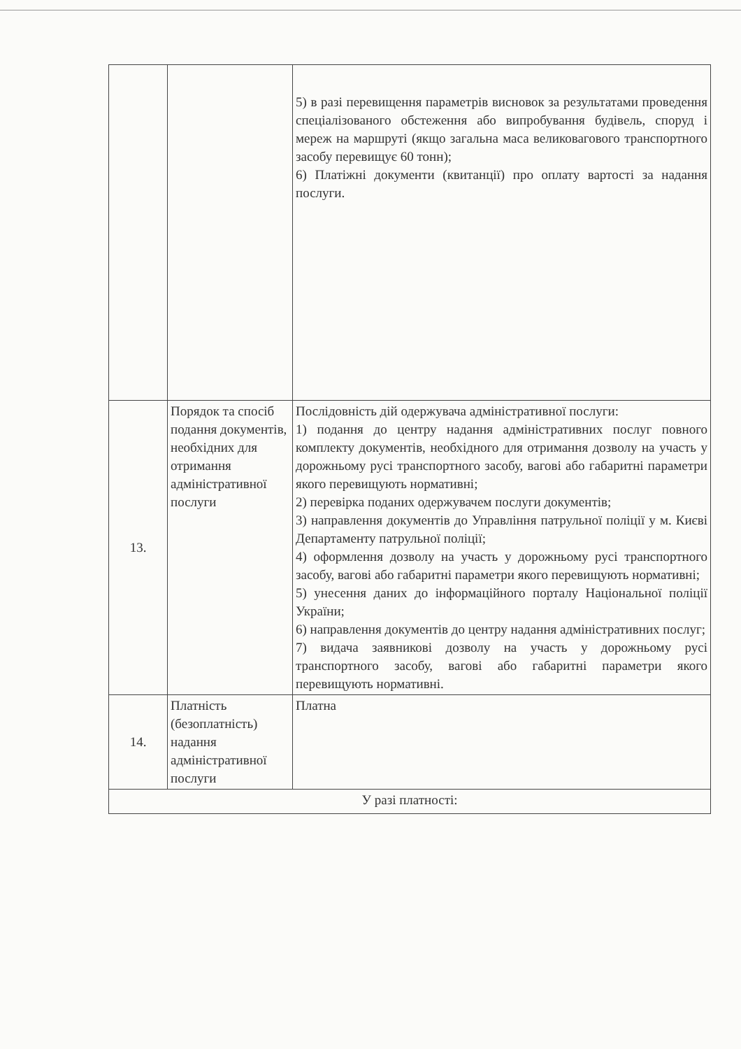| | | 5) в разі перевищення параметрів висновок за результатами проведення спеціалізованого обстеження або випробування будівель, споруд і мереж на маршруті (якщо загальна маса великовагового транспортного засобу перевищує 60 тонн); 6) Платіжні документи (квитанції) про оплату вартості за надання послуги. |
| 13. | Порядок та спосіб подання документів, необхідних для отримання адміністративної послуги | Послідовність дій одержувача адміністративної послуги: 1) подання до центру надання адміністративних послуг повного комплекту документів, необхідного для отримання дозволу на участь у дорожньому русі транспортного засобу, вагові або габаритні параметри якого перевищують нормативні; 2) перевірка поданих одержувачем послуги документів; 3) направлення документів до Управління патрульної поліції у м. Києві Департаменту патрульної поліції; 4) оформлення дозволу на участь у дорожньому русі транспортного засобу, вагові або габаритні параметри якого перевищують нормативні; 5) унесення даних до інформаційного порталу Національної поліції України; 6) направлення документів до центру надання адміністративних послуг; 7) видача заявникові дозволу на участь у дорожньому русі транспортного засобу, вагові або габаритні параметри якого перевищують нормативні. |
| 14. | Платність (безоплатність) надання адміністративної послуги | Платна |
| У разі платності: | | |